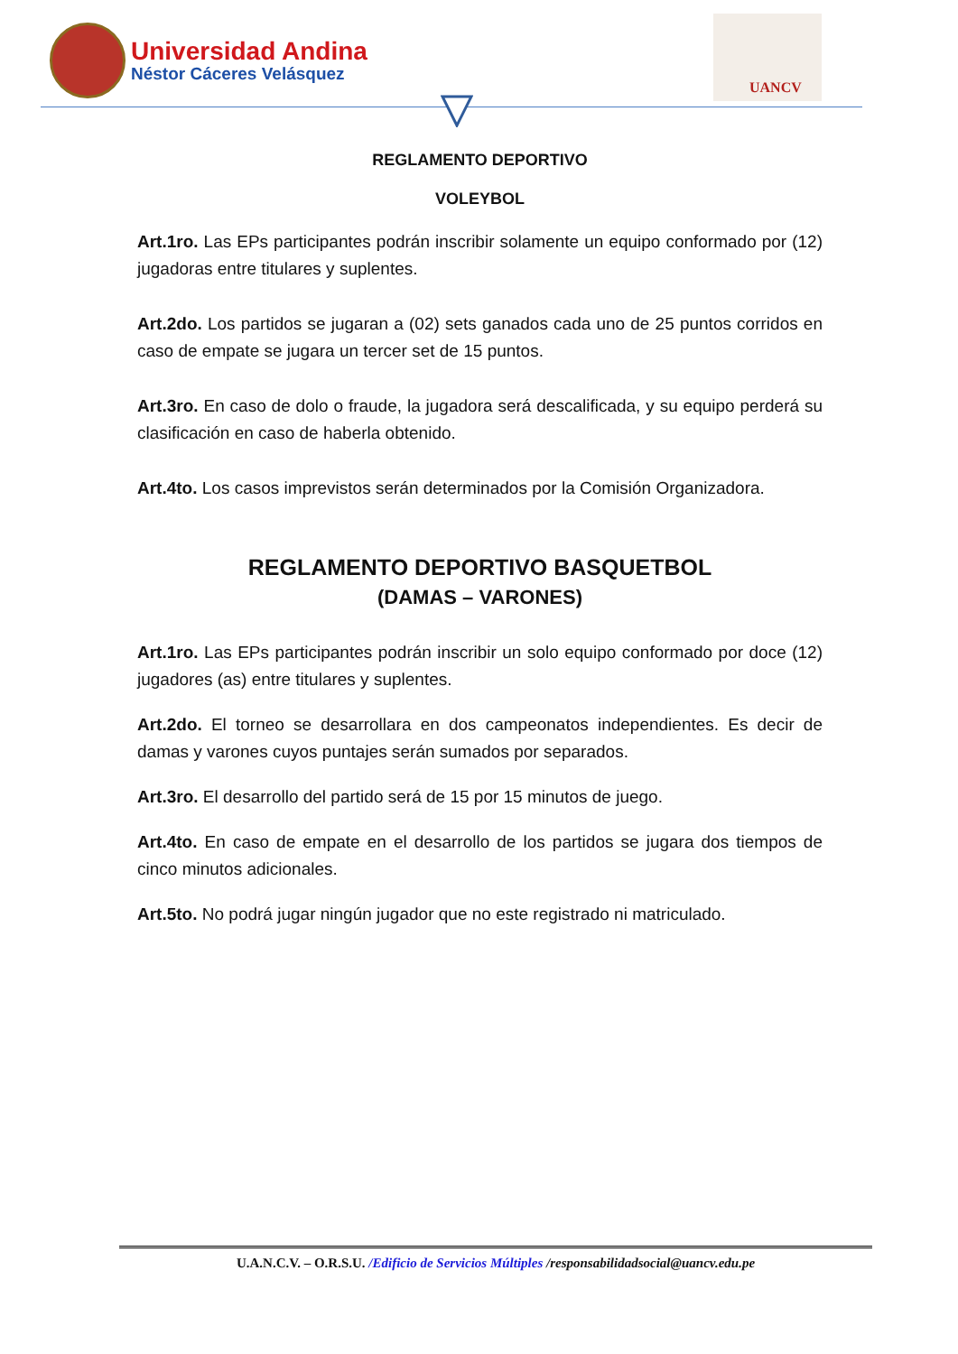Universidad Andina
Néstor Cáceres Velásquez
UANCV
REGLAMENTO DEPORTIVO
VOLEYBOL
Art.1ro. Las EPs participantes podrán inscribir solamente un equipo conformado por (12) jugadoras entre titulares y suplentes.
Art.2do. Los partidos se jugaran a (02) sets ganados cada uno de 25 puntos corridos en caso de empate se jugara un tercer set de 15 puntos.
Art.3ro. En caso de dolo o fraude, la jugadora será descalificada, y su equipo perderá su clasificación en caso de haberla obtenido.
Art.4to. Los casos imprevistos serán determinados por la Comisión Organizadora.
REGLAMENTO DEPORTIVO BASQUETBOL
(DAMAS – VARONES)
Art.1ro. Las EPs participantes podrán inscribir un solo equipo conformado por doce (12) jugadores (as) entre titulares y suplentes.
Art.2do. El torneo se desarrollara en dos campeonatos independientes. Es decir de damas y varones cuyos puntajes serán sumados por separados.
Art.3ro. El desarrollo del partido será de 15 por 15 minutos de juego.
Art.4to. En caso de empate en el desarrollo de los partidos se jugara dos tiempos de cinco minutos adicionales.
Art.5to. No podrá jugar ningún jugador que no este registrado ni matriculado.
U.A.N.C.V. – O.R.S.U. /Edificio de Servicios Múltiples /responsabilidadsocial@uancv.edu.pe